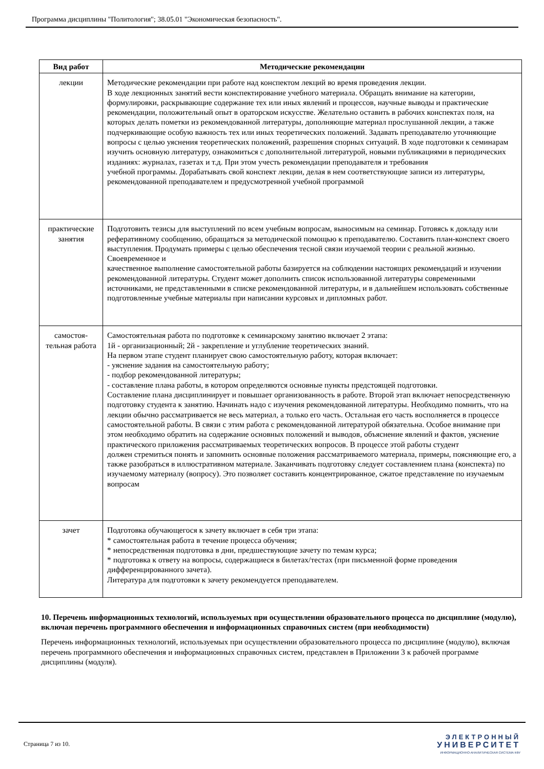Программа дисциплины "Политология"; 38.05.01 "Экономическая безопасность".
| Вид работ | Методические рекомендации |
| --- | --- |
| лекции | Методические рекомендации при работе над конспектом лекций во время проведения лекции. В ходе лекционных занятий вести конспектирование учебного материала. Обращать внимание на категории, формулировки, раскрывающие содержание тех или иных явлений и процессов, научные выводы и практические рекомендации, положительный опыт в ораторском искусстве. Желательно оставить в рабочих конспектах поля, на которых делать пометки из рекомендованной литературы, дополняющие материал прослушанной лекции, а также подчеркивающие особую важность тех или иных теоретических положений. Задавать преподавателю уточняющие вопросы с целью уяснения теоретических положений, разрешения спорных ситуаций. В ходе подготовки к семинарам изучить основную литературу, ознакомиться с дополнительной литературой, новыми публикациями в периодических изданиях: журналах, газетах и т.д. При этом учесть рекомендации преподавателя и требования учебной программы. Дорабатывать свой конспект лекции, делая в нем соответствующие записи из литературы, рекомендованной преподавателем и предусмотренной учебной программой |
| практические занятия | Подготовить тезисы для выступлений по всем учебным вопросам, выносимым на семинар. Готовясь к докладу или реферативному сообщению, обращаться за методической помощью к преподавателю. Составить план-конспект своего выступления. Продумать примеры с целью обеспечения тесной связи изучаемой теории с реальной жизнью. Своевременное и качественное выполнение самостоятельной работы базируется на соблюдении настоящих рекомендаций и изучении рекомендованной литературы. Студент может дополнить список использованной литературы современными источниками, не представленными в списке рекомендованной литературы, и в дальнейшем использовать собственные подготовленные учебные материалы при написании курсовых и дипломных работ. |
| самостоя- тельная работа | Самостоятельная работа по подготовке к семинарскому занятию включает 2 этапа: 1й - организационный; 2й - закрепление и углубление теоретических знаний. На первом этапе студент планирует свою самостоятельную работу, которая включает: - уяснение задания на самостоятельную работу; - подбор рекомендованной литературы; - составление плана работы, в котором определяются основные пункты предстоящей подготовки. Составление плана дисциплинирует и повышает организованность в работе. Второй этап включает непосредственную подготовку студента к занятию. Начинать надо с изучения рекомендованной литературы. Необходимо помнить, что на лекции обычно рассматривается не весь материал, а только его часть. Остальная его часть восполняется в процессе самостоятельной работы. В связи с этим работа с рекомендованной литературой обязательна. Особое внимание при этом необходимо обратить на содержание основных положений и выводов, объяснение явлений и фактов, уяснение практического приложения рассматриваемых теоретических вопросов. В процессе этой работы студент должен стремиться понять и запомнить основные положения рассматриваемого материала, примеры, поясняющие его, а также разобраться в иллюстративном материале. Заканчивать подготовку следует составлением плана (конспекта) по изучаемому материалу (вопросу). Это позволяет составить концентрированное, сжатое представление по изучаемым вопросам |
| зачет | Подготовка обучающегося к зачету включает в себя три этапа: * самостоятельная работа в течение процесса обучения; * непосредственная подготовка в дни, предшествующие зачету по темам курса; * подготовка к ответу на вопросы, содержащиеся в билетах/тестах (при письменной форме проведения дифференцированного зачета). Литература для подготовки к зачету рекомендуется преподавателем. |
10. Перечень информационных технологий, используемых при осуществлении образовательного процесса по дисциплине (модулю), включая перечень программного обеспечения и информационных справочных систем (при необходимости)
Перечень информационных технологий, используемых при осуществлении образовательного процесса по дисциплине (модулю), включая перечень программного обеспечения и информационных справочных систем, представлен в Приложении 3 к рабочей программе дисциплины (модуля).
Страница 7 из 10.
ЭЛЕКТРОННЫЙ
УНИВЕРСИТЕТ
ИНФОРМАЦИОННО-АНАЛИТИЧЕСКАЯ СИСТЕМА КФУ